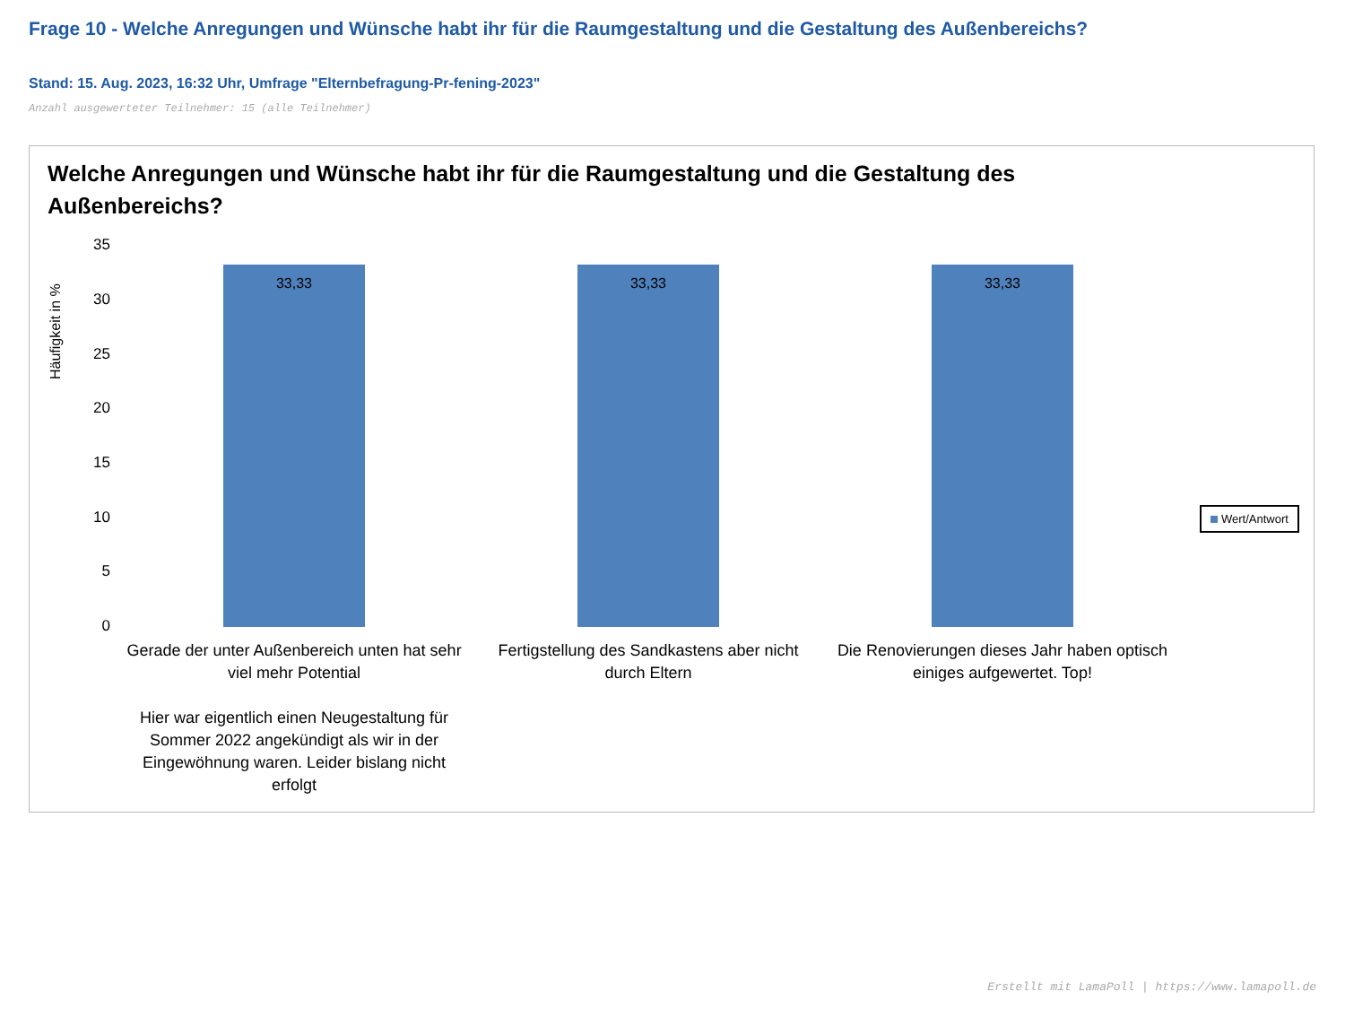Frage 10 - Welche Anregungen und Wünsche habt ihr für die Raumgestaltung und die Gestaltung des Außenbereichs?
Stand: 15. Aug. 2023, 16:32 Uhr, Umfrage "Elternbefragung-Pr-fening-2023"
Anzahl ausgewerteter Teilnehmer: 15 (alle Teilnehmer)
Welche Anregungen und Wünsche habt ihr für die Raumgestaltung und die Gestaltung des Außenbereichs?
Häufigkeit in %
35
30
25
20
15
10
5
0
33,33 33,33 33,33
Gerade der unter Außenbereich unten hat sehr viel mehr Potential
Hier war eigentlich einen Neugestaltung für Sommer 2022 angekündigt als wir in der Eingewöhnung waren. Leider bislang nicht erfolgt
Fertigstellung des Sandkastens aber nicht durch Eltern
Die Renovierungen dieses Jahr haben optisch einiges aufgewertet. Top!
Wert/Antwort
Erstellt mit LamaPoll | https://www.lamapoll.de